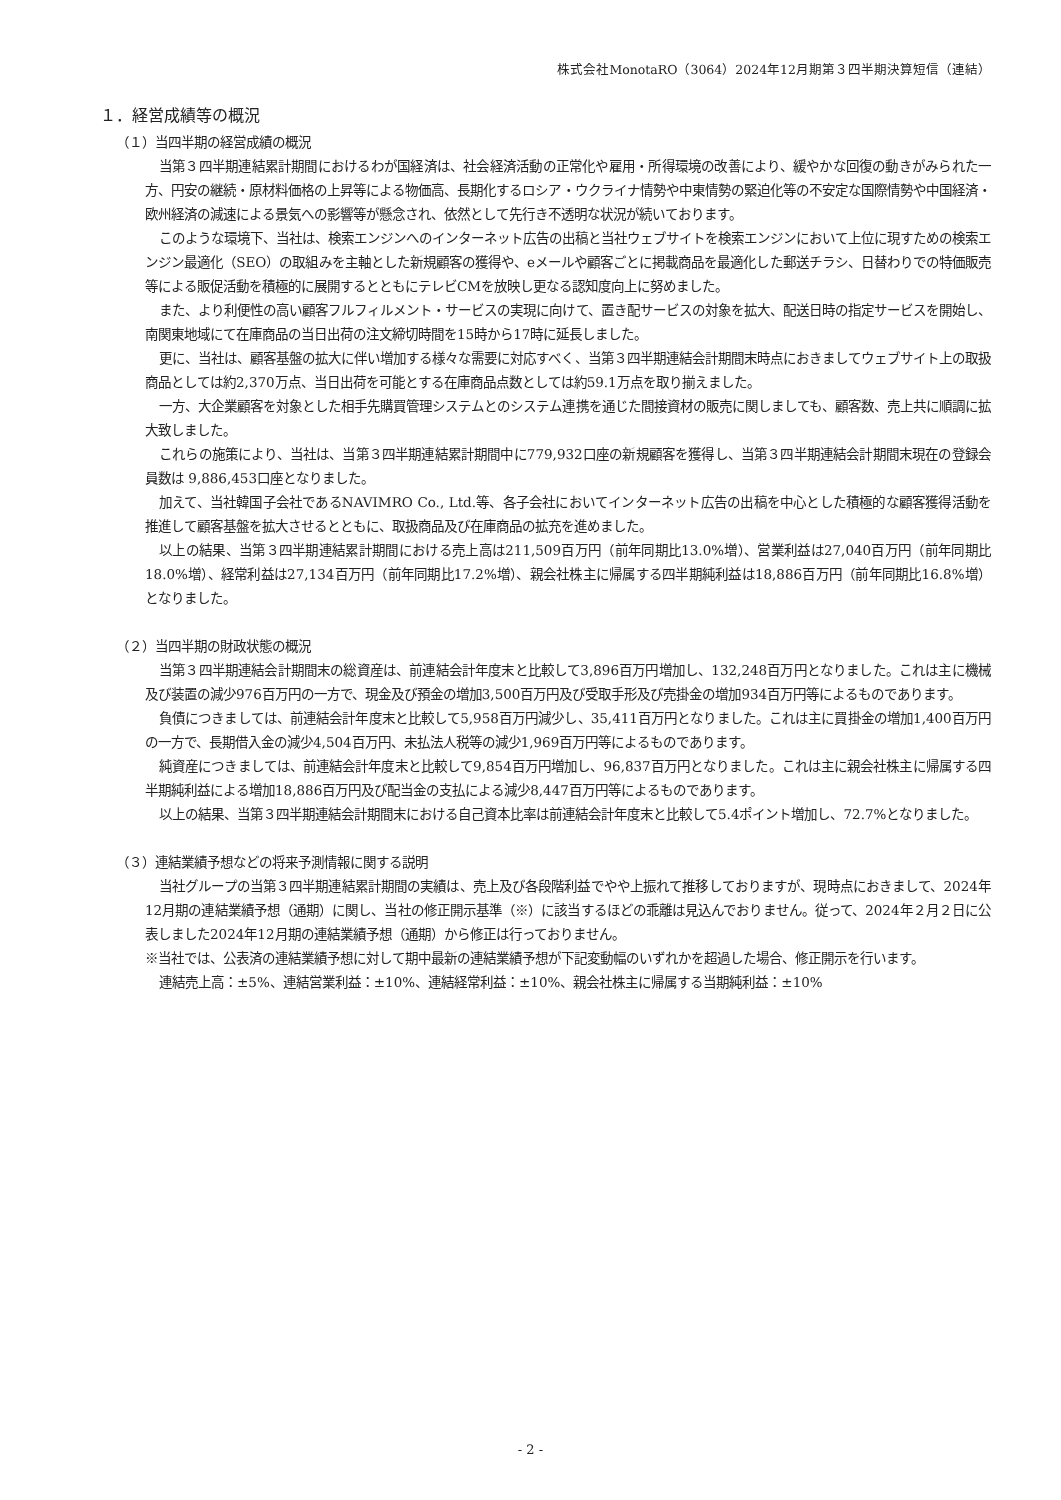株式会社MonotaRO（3064）2024年12月期第３四半期決算短信（連結）
１．経営成績等の概況
（１）当四半期の経営成績の概況
当第３四半期連結累計期間におけるわが国経済は、社会経済活動の正常化や雇用・所得環境の改善により、緩やかな回復の動きがみられた一方、円安の継続・原材料価格の上昇等による物価高、長期化するロシア・ウクライナ情勢や中東情勢の緊迫化等の不安定な国際情勢や中国経済・欧州経済の減速による景気への影響等が懸念され、依然として先行き不透明な状況が続いております。
このような環境下、当社は、検索エンジンへのインターネット広告の出稿と当社ウェブサイトを検索エンジンにおいて上位に現すための検索エンジン最適化（SEO）の取組みを主軸とした新規顧客の獲得や、eメールや顧客ごとに掲載商品を最適化した郵送チラシ、日替わりでの特価販売等による販促活動を積極的に展開するとともにテレビCMを放映し更なる認知度向上に努めました。
また、より利便性の高い顧客フルフィルメント・サービスの実現に向けて、置き配サービスの対象を拡大、配送日時の指定サービスを開始し、南関東地域にて在庫商品の当日出荷の注文締切時間を15時から17時に延長しました。
更に、当社は、顧客基盤の拡大に伴い増加する様々な需要に対応すべく、当第３四半期連結会計期間末時点におきましてウェブサイト上の取扱商品としては約2,370万点、当日出荷を可能とする在庫商品点数としては約59.1万点を取り揃えました。
一方、大企業顧客を対象とした相手先購買管理システムとのシステム連携を通じた間接資材の販売に関しましても、顧客数、売上共に順調に拡大致しました。
これらの施策により、当社は、当第３四半期連結累計期間中に779,932口座の新規顧客を獲得し、当第３四半期連結会計期間末現在の登録会員数は 9,886,453口座となりました。
加えて、当社韓国子会社であるNAVIMRO Co., Ltd.等、各子会社においてインターネット広告の出稿を中心とした積極的な顧客獲得活動を推進して顧客基盤を拡大させるとともに、取扱商品及び在庫商品の拡充を進めました。
以上の結果、当第３四半期連結累計期間における売上高は211,509百万円（前年同期比13.0%増）、営業利益は27,040百万円（前年同期比18.0%増）、経常利益は27,134百万円（前年同期比17.2%増）、親会社株主に帰属する四半期純利益は18,886百万円（前年同期比16.8%増）となりました。
（２）当四半期の財政状態の概況
当第３四半期連結会計期間末の総資産は、前連結会計年度末と比較して3,896百万円増加し、132,248百万円となりました。これは主に機械及び装置の減少976百万円の一方で、現金及び預金の増加3,500百万円及び受取手形及び売掛金の増加934百万円等によるものであります。
負債につきましては、前連結会計年度末と比較して5,958百万円減少し、35,411百万円となりました。これは主に買掛金の増加1,400百万円の一方で、長期借入金の減少4,504百万円、未払法人税等の減少1,969百万円等によるものであります。
純資産につきましては、前連結会計年度末と比較して9,854百万円増加し、96,837百万円となりました。これは主に親会社株主に帰属する四半期純利益による増加18,886百万円及び配当金の支払による減少8,447百万円等によるものであります。
以上の結果、当第３四半期連結会計期間末における自己資本比率は前連結会計年度末と比較して5.4ポイント増加し、72.7%となりました。
（３）連結業績予想などの将来予測情報に関する説明
当社グループの当第３四半期連結累計期間の実績は、売上及び各段階利益でやや上振れて推移しておりますが、現時点におきまして、2024年12月期の連結業績予想（通期）に関し、当社の修正開示基準（※）に該当するほどの乖離は見込んでおりません。従って、2024年２月２日に公表しました2024年12月期の連結業績予想（通期）から修正は行っておりません。
※当社では、公表済の連結業績予想に対して期中最新の連結業績予想が下記変動幅のいずれかを超過した場合、修正開示を行います。
連結売上高：±5%、連結営業利益：±10%、連結経常利益：±10%、親会社株主に帰属する当期純利益：±10%
- 2 -